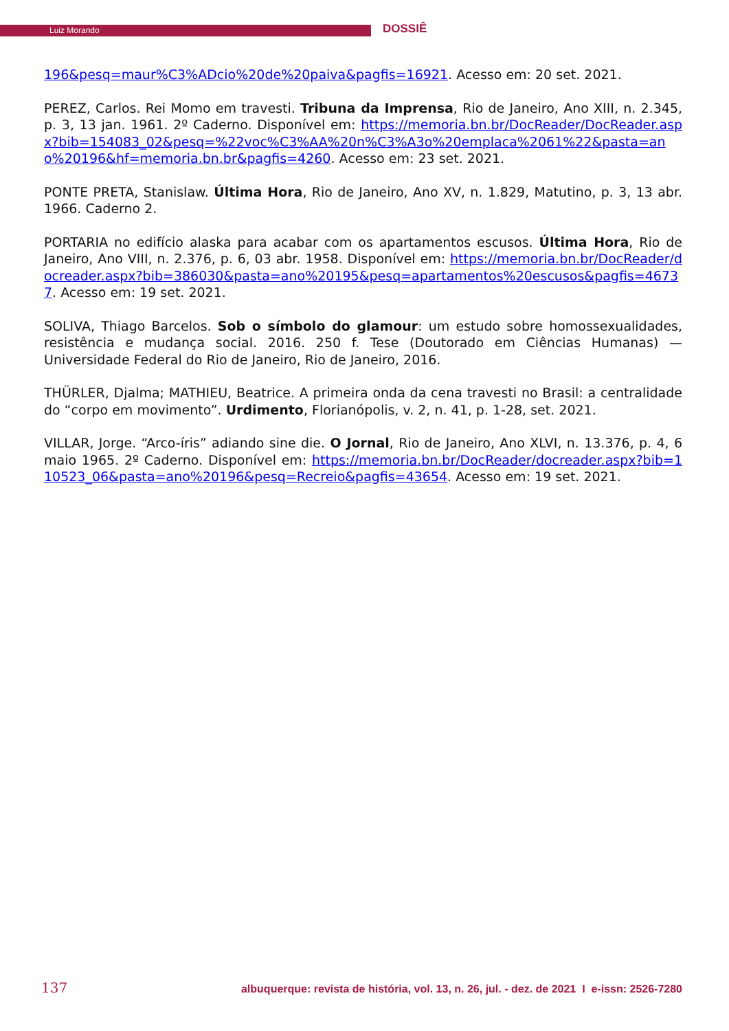Luiz Morando DOSSIÊ
196&pesq=maur%C3%ADcio%20de%20paiva&pagfis=16921. Acesso em: 20 set. 2021.
PEREZ, Carlos. Rei Momo em travesti. Tribuna da Imprensa, Rio de Janeiro, Ano XIII, n. 2.345, p. 3, 13 jan. 1961. 2º Caderno. Disponível em: https://memoria.bn.br/DocReader/DocReader.aspx?bib=154083_02&pesq=%22voc%C3%AA%20n%C3%A3o%20emplaca%2061%22&pasta=ano%20196&hf=memoria.bn.br&pagfis=4260. Acesso em: 23 set. 2021.
PONTE PRETA, Stanislaw. Última Hora, Rio de Janeiro, Ano XV, n. 1.829, Matutino, p. 3, 13 abr. 1966. Caderno 2.
PORTARIA no edifício alaska para acabar com os apartamentos escusos. Última Hora, Rio de Janeiro, Ano VIII, n. 2.376, p. 6, 03 abr. 1958. Disponível em: https://memoria.bn.br/DocReader/docreader.aspx?bib=386030&pasta=ano%20195&pesq=apartamentos%20escusos&pagfis=46737. Acesso em: 19 set. 2021.
SOLIVA, Thiago Barcelos. Sob o símbolo do glamour: um estudo sobre homossexualidades, resistência e mudança social. 2016. 250 f. Tese (Doutorado em Ciências Humanas) — Universidade Federal do Rio de Janeiro, Rio de Janeiro, 2016.
THÜRLER, Djalma; MATHIEU, Beatrice. A primeira onda da cena travesti no Brasil: a centralidade do “corpo em movimento”. Urdimento, Florianópolis, v. 2, n. 41, p. 1-28, set. 2021.
VILLAR, Jorge. “Arco-íris” adiando sine die. O Jornal, Rio de Janeiro, Ano XLVI, n. 13.376, p. 4, 6 maio 1965. 2º Caderno. Disponível em: https://memoria.bn.br/DocReader/docreader.aspx?bib=110523_06&pasta=ano%20196&pesq=Recreio&pagfis=43654. Acesso em: 19 set. 2021.
137 albuquerque: revista de história, vol. 13, n. 26, jul. - dez. de 2021 I e-issn: 2526-7280